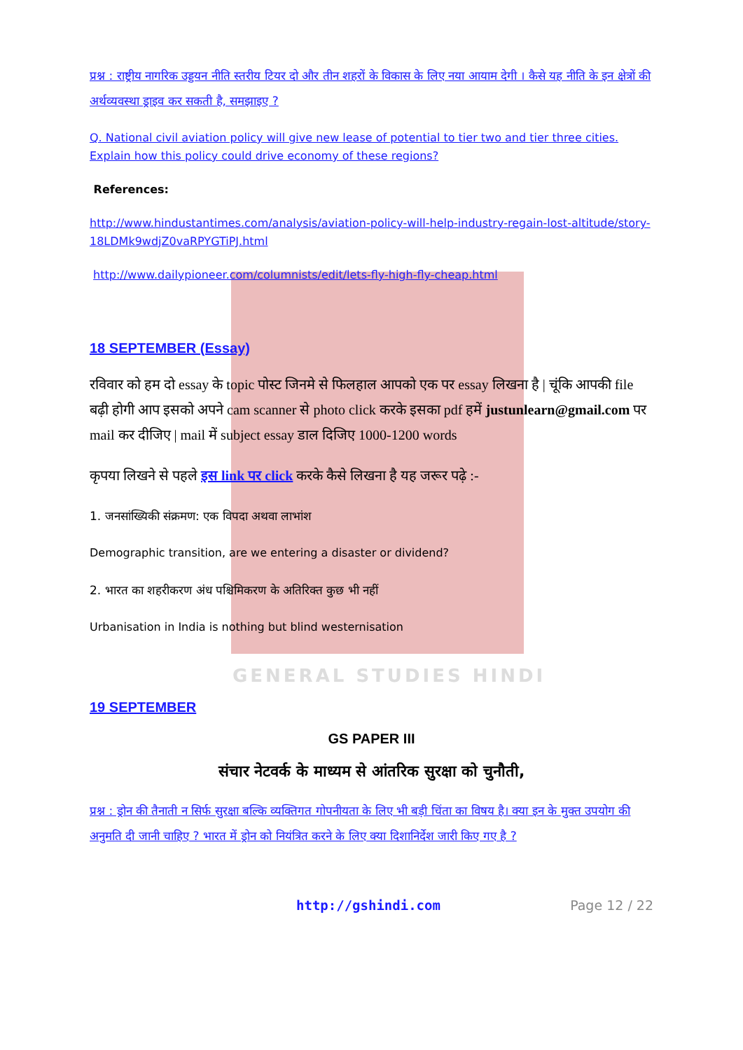GENERAL STUDIES HINDI
प्रश्न : राष्ट्रीय नागरिक उड्डयन नीति स्तरीय टियर दो और तीन शहरों के विकास के लिए नया आयाम देगी । कैसे यह नीति के इन क्षेत्रों की अर्थव्यवस्था ड्राइव कर सकती है, समझाइए ?
Q. National civil aviation policy will give new lease of potential to tier two and tier three cities. Explain how this policy could drive economy of these regions?
References:
http://www.hindustantimes.com/analysis/aviation-policy-will-help-industry-regain-lost-altitude/story-18LDMk9wdjZ0vaRPYGTiPJ.html
http://www.dailypioneer.com/columnists/edit/lets-fly-high-fly-cheap.html
18 SEPTEMBER (Essay)
रविवार को हम दो essay के topic पोस्ट जिनमे से फिलहाल आपको एक पर essay लिखना है | चूंकि आपकी file बढ़ी होगी आप इसको अपने cam scanner से photo click करके इसका pdf हमें justunlearn@gmail.com पर mail कर दीजिए | mail में subject essay डाल दिजिए 1000-1200 words
कृपया लिखने से पहले इस link पर click करके कैसे लिखना है यह जरूर पढ़े :-
1. जनसांख्यिकी संक्रमण: एक विपदा अथवा लाभांश
Demographic transition, are we entering a disaster or dividend?
2. भारत का शहरीकरण अंध पश्चिमिकरण के अतिरिक्त कुछ भी नहीं
Urbanisation in India is nothing but blind westernisation
19 SEPTEMBER
GS PAPER III
संचार नेटवर्क के माध्यम से आंतरिक सुरक्षा को चुनौती,
प्रश्न : ड्रोन की तैनाती न सिर्फ सुरक्षा बल्कि व्यक्तिगत गोपनीयता के लिए भी बड़ी चिंता का विषय है। क्या इन के मुक्त उपयोग की अनुमति दी जानी चाहिए ? भारत में ड्रोन को नियंत्रित करने के लिए क्या दिशानिर्देश जारी किए गए है ?
http://gshindi.com Page 12 / 22